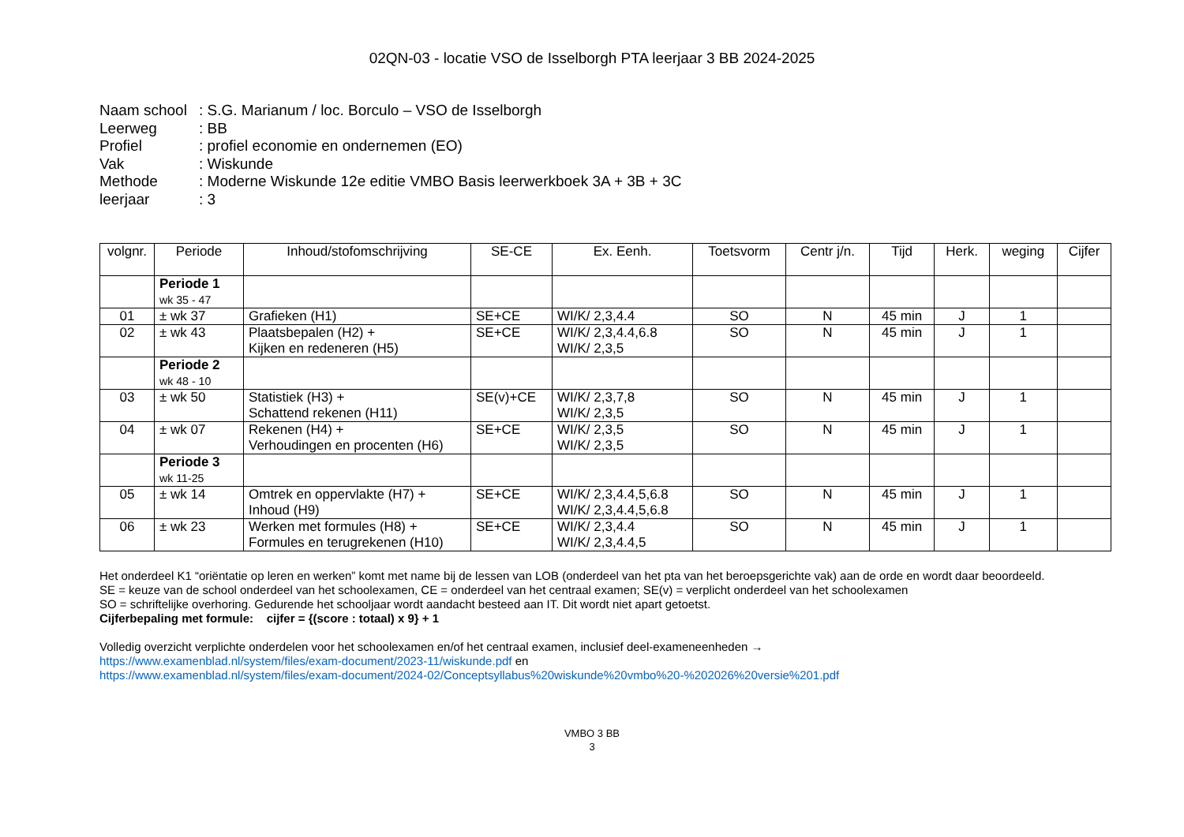02QN-03 - locatie VSO de Isselborgh PTA leerjaar 3 BB 2024-2025
Naam school: S.G. Marianum / loc. Borculo – VSO de Isselborgh
Leerweg: BB
Profiel: profiel economie en ondernemen (EO)
Vak: Wiskunde
Methode: Moderne Wiskunde 12e editie VMBO Basis leerwerkboek 3A + 3B + 3C
leerjaar: 3
| volgnr. | Periode | Inhoud/stofomschrijving | SE-CE | Ex. Eenh. | Toetsvorm | Centr j/n. | Tijd | Herk. | weging | Cijfer |
| --- | --- | --- | --- | --- | --- | --- | --- | --- | --- | --- |
| | Periode 1 wk 35 - 47 | | | | | | | | | |
| 01 | ± wk 37 | Grafieken (H1) | SE+CE | WI/K/ 2,3,4.4 | SO | N | 45 min | J | 1 | |
| 02 | ± wk 43 | Plaatsbepalen (H2) + Kijken en redeneren (H5) | SE+CE | WI/K/ 2,3,4.4,6.8 WI/K/ 2,3,5 | SO | N | 45 min | J | 1 | |
| | Periode 2 wk 48 - 10 | | | | | | | | | |
| 03 | ± wk 50 | Statistiek (H3) + Schattend rekenen (H11) | SE(v)+CE | WI/K/ 2,3,7,8 WI/K/ 2,3,5 | SO | N | 45 min | J | 1 | |
| 04 | ± wk 07 | Rekenen (H4) + Verhoudingen en procenten (H6) | SE+CE | WI/K/ 2,3,5 WI/K/ 2,3,5 | SO | N | 45 min | J | 1 | |
| | Periode 3 wk 11-25 | | | | | | | | | |
| 05 | ± wk 14 | Omtrek en oppervlakte (H7) + Inhoud (H9) | SE+CE | WI/K/ 2,3,4.4,5,6.8 WI/K/ 2,3,4.4,5,6.8 | SO | N | 45 min | J | 1 | |
| 06 | ± wk 23 | Werken met formules (H8) + Formules en terugrekenen (H10) | SE+CE | WI/K/ 2,3,4.4 WI/K/ 2,3,4.4,5 | SO | N | 45 min | J | 1 | |
Het onderdeel K1 “oriëntatie op leren en werken” komt met name bij de lessen van LOB (onderdeel van het pta van het beroepsgerichte vak) aan de orde en wordt daar beoordeeld.
SE = keuze van de school onderdeel van het schoolexamen, CE = onderdeel van het centraal examen; SE(v) = verplicht onderdeel van het schoolexamen
SO = schriftelijke overhoring. Gedurende het schooljaar wordt aandacht besteed aan IT. Dit wordt niet apart getoetst.
Cijferbepaling met formule: cijfer = {(score : totaal) x 9} + 1
Volledig overzicht verplichte onderdelen voor het schoolexamen en/of het centraal examen, inclusief deel-exameneenheden →
https://www.examenblad.nl/system/files/exam-document/2023-11/wiskunde.pdf en
https://www.examenblad.nl/system/files/exam-document/2024-02/Conceptsyllabus%20wiskunde%20vmbo%20-%202026%20versie%201.pdf
VMBO 3 BB
3